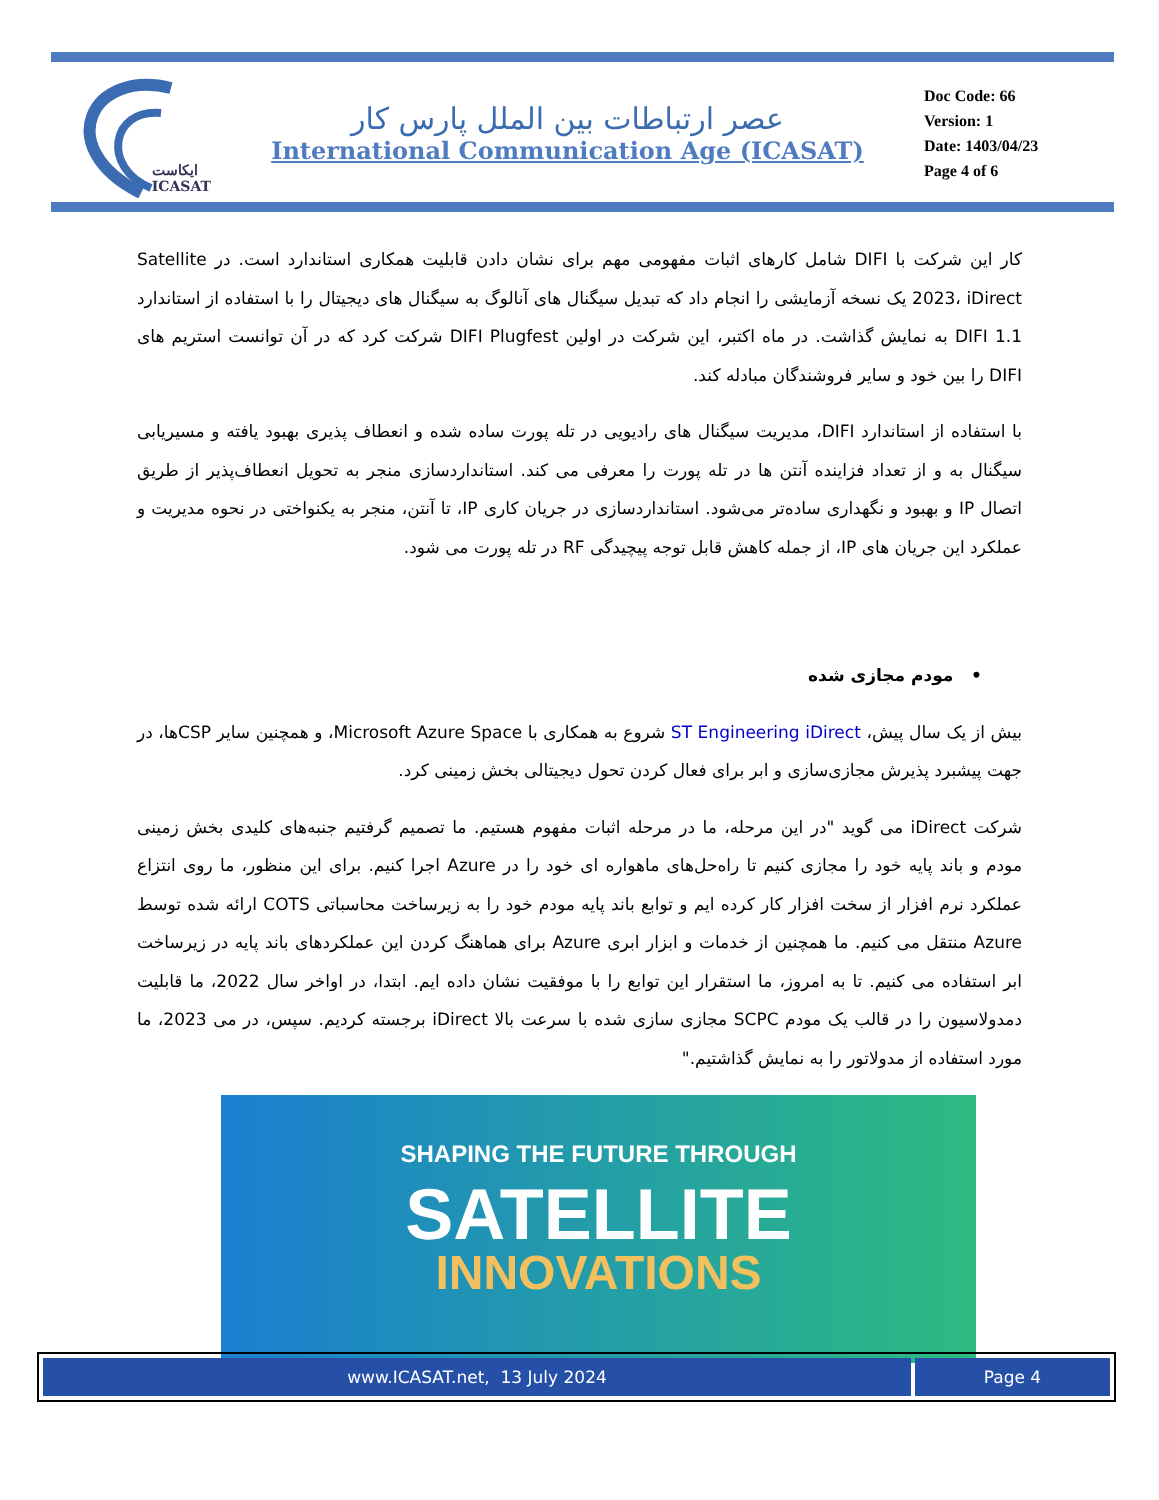ایکاست
ICASAT
عصر ارتباطات بین الملل پارس کار
International Communication Age (ICASAT)
Doc Code: 66
Version: 1
Date: 1403/04/23
Page 4 of 6
کار این شرکت با DIFI شامل کارهای اثبات مفهومی مهم برای نشان دادن قابلیت همکاری استاندارد است. در Satellite 2023، iDirect یک نسخه آزمایشی را انجام داد که تبدیل سیگنال های آنالوگ به سیگنال های دیجیتال را با استفاده از استاندارد DIFI 1.1 به نمایش گذاشت. در ماه اکتبر، این شرکت در اولین DIFI Plugfest شرکت کرد که در آن توانست استریم های DIFI را بین خود و سایر فروشندگان مبادله کند.
با استفاده از استاندارد DIFI، مدیریت سیگنال های رادیویی در تله پورت ساده شده و انعطاف پذیری بهبود یافته و مسیریابی سیگنال به و از تعداد فزاینده آنتن ها در تله پورت را معرفی می کند. استانداردسازی منجر به تحویل انعطاف‌پذیر از طریق اتصال IP و بهبود و نگهداری ساده‌تر می‌شود. استانداردسازی در جریان کاری IP، تا آنتن، منجر به یکنواختی در نحوه مدیریت و عملکرد این جریان های IP، از جمله کاهش قابل توجه پیچیدگی RF در تله پورت می شود.
• مودم مجازی شده
بیش از یک سال پیش، ST Engineering iDirect شروع به همکاری با Microsoft Azure Space، و همچنین سایر CSPها، در جهت پیشبرد پذیرش مجازی‌سازی و ابر برای فعال کردن تحول دیجیتالی بخش زمینی کرد.
شرکت iDirect می گوید "در این مرحله، ما در مرحله اثبات مفهوم هستیم. ما تصمیم گرفتیم جنبه‌های کلیدی بخش زمینی مودم و باند پایه خود را مجازی کنیم تا راه‌حل‌های ماهواره ای خود را در Azure اجرا کنیم. برای این منظور، ما روی انتزاع عملکرد نرم افزار از سخت افزار کار کرده ایم و توابع باند پایه مودم خود را به زیرساخت محاسباتی COTS ارائه شده توسط Azure منتقل می کنیم. ما همچنین از خدمات و ابزار ابری Azure برای هماهنگ کردن این عملکردهای باند پایه در زیرساخت ابر استفاده می کنیم. تا به امروز، ما استقرار این توابع را با موفقیت نشان داده ایم. ابتدا، در اواخر سال 2022، ما قابلیت دمدولاسیون را در قالب یک مودم SCPC مجازی سازی شده با سرعت بالا iDirect برجسته کردیم. سپس، در می 2023، ما مورد استفاده از مدولاتور را به نمایش گذاشتیم."
SHAPING THE FUTURE THROUGH
SATELLITE
INNOVATIONS
www.ICASAT.net, 13 July 2024 Page 4